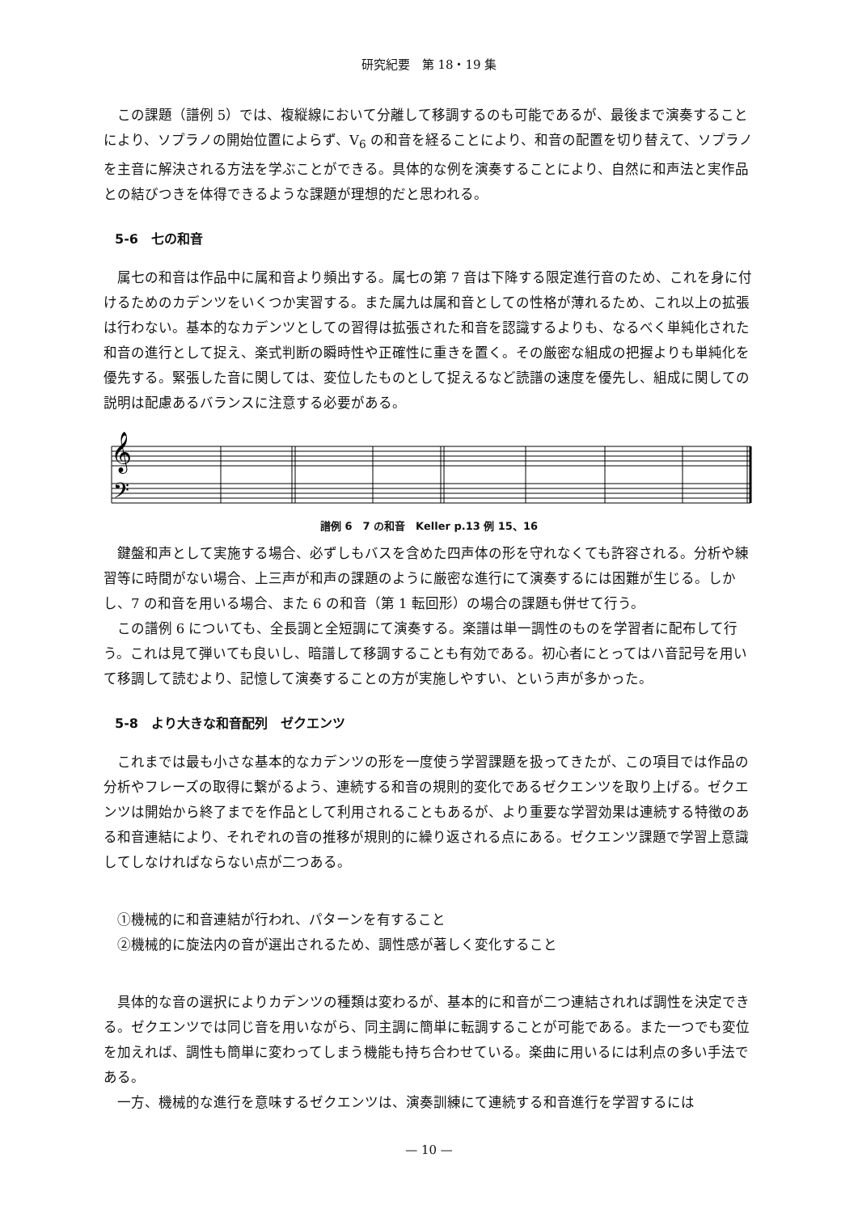研究紀要　第 18・19 集
この課題（譜例 5）では、複縦線において分離して移調するのも可能であるが、最後まで演奏することにより、ソプラノの開始位置によらず、V<sub>6</sub> の和音を経ることにより、和音の配置を切り替えて、ソプラノを主音に解決される方法を学ぶことができる。具体的な例を演奏することにより、自然に和声法と実作品との結びつきを体得できるような課題が理想的だと思われる。
5-6　七の和音
属七の和音は作品中に属和音より頻出する。属七の第 7 音は下降する限定進行音のため、これを身に付けるためのカデンツをいくつか実習する。また属九は属和音としての性格が薄れるため、これ以上の拡張は行わない。基本的なカデンツとしての習得は拡張された和音を認識するよりも、なるべく単純化された和音の進行として捉え、楽式判断の瞬時性や正確性に重きを置く。その厳密な組成の把握よりも単純化を優先する。緊張した音に関しては、変位したものとして捉えるなど読譜の速度を優先し、組成に関しての説明は配慮あるバランスに注意する必要がある。
𝄞
𝄢
譜例 6　7 の和音　Keller p.13 例 15、16
鍵盤和声として実施する場合、必ずしもバスを含めた四声体の形を守れなくても許容される。分析や練習等に時間がない場合、上三声が和声の課題のように厳密な進行にて演奏するには困難が生じる。しかし、7 の和音を用いる場合、また 6 の和音（第 1 転回形）の場合の課題も併せて行う。
この譜例 6 についても、全長調と全短調にて演奏する。楽譜は単一調性のものを学習者に配布して行う。これは見て弾いても良いし、暗譜して移調することも有効である。初心者にとってはハ音記号を用いて移調して読むより、記憶して演奏することの方が実施しやすい、という声が多かった。
5-8　より大きな和音配列　ゼクエンツ
これまでは最も小さな基本的なカデンツの形を一度使う学習課題を扱ってきたが、この項目では作品の分析やフレーズの取得に繋がるよう、連続する和音の規則的変化であるゼクエンツを取り上げる。ゼクエンツは開始から終了までを作品として利用されることもあるが、より重要な学習効果は連続する特徴のある和音連結により、それぞれの音の推移が規則的に繰り返される点にある。ゼクエンツ課題で学習上意識してしなければならない点が二つある。
①機械的に和音連結が行われ、パターンを有すること
②機械的に旋法内の音が選出されるため、調性感が著しく変化すること
具体的な音の選択によりカデンツの種類は変わるが、基本的に和音が二つ連結されれば調性を決定できる。ゼクエンツでは同じ音を用いながら、同主調に簡単に転調することが可能である。また一つでも変位を加えれば、調性も簡単に変わってしまう機能も持ち合わせている。楽曲に用いるには利点の多い手法である。
一方、機械的な進行を意味するゼクエンツは、演奏訓練にて連続する和音進行を学習するには
— 10 —